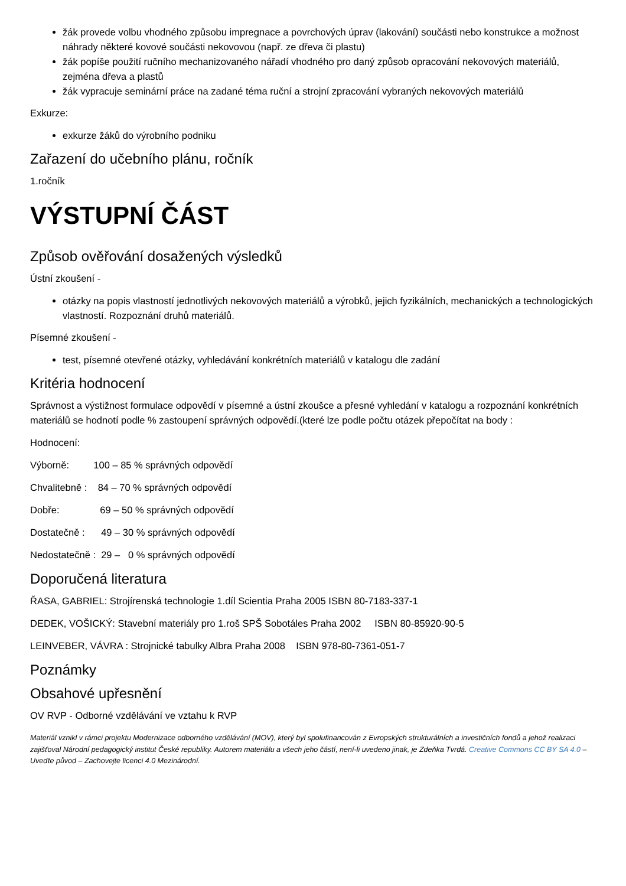žák provede volbu vhodného způsobu impregnace a povrchových úprav (lakování) součásti nebo konstrukce a možnost náhrady některé kovové součásti nekovovou (např. ze dřeva či plastu)
žák popíše použití ručního mechanizovaného nářadí vhodného pro daný způsob opracování nekovových materiálů, zejména dřeva a plastů
žák vypracuje seminární práce na zadané téma ruční a strojní zpracování vybraných nekovových materiálů
Exkurze:
exkurze žáků do výrobního podniku
Zařazení do učebního plánu, ročník
1.ročník
VÝSTUPNÍ ČÁST
Způsob ověřování dosažených výsledků
Ústní zkoušení -
otázky na popis vlastností jednotlivých nekovových materiálů a výrobků, jejich fyzikálních, mechanických a technologických vlastností. Rozpoznání druhů materiálů.
Písemné zkoušení -
test, písemné otevřené otázky, vyhledávání konkrétních materiálů v katalogu dle zadání
Kritéria hodnocení
Správnost a výstižnost formulace odpovědí v písemné a ústní zkoušce a přesné vyhledání v katalogu a rozpoznání konkrétních materiálů se hodnotí podle % zastoupení správných odpovědí.(které lze podle počtu otázek přepočítat na body :
Hodnocení:
Výborně:         100 – 85 % správných odpovědí
Chvalitebně :    84 – 70 % správných odpovědí
Dobře:               69 – 50 % správných odpovědí
Dostatečně :      49 – 30 % správných odpovědí
Nedostatečně :  29 –   0 % správných odpovědí
Doporučená literatura
ŘASA, GABRIEL: Strojírenská technologie 1.díl Scientia Praha 2005 ISBN 80-7183-337-1
DEDEK, VOŠICKÝ: Stavební materiály pro 1.roš SPŠ Sobotáles Praha 2002 ISBN 80-85920-90-5
LEINVEBER, VÁVRA : Strojnické tabulky Albra Praha 2008 ISBN 978-80-7361-051-7
Poznámky
Obsahové upřesnění
OV RVP - Odborné vzdělávání ve vztahu k RVP
Materiál vznikl v rámci projektu Modernizace odborného vzdělávání (MOV), který byl spolufinancován z Evropských strukturálních a investičních fondů a jehož realizaci zajišťoval Národní pedagogický institut České republiky. Autorem materiálu a všech jeho částí, není-li uvedeno jinak, je Zdeňka Tvrdá. Creative Commons CC BY SA 4.0 – Uveďte původ – Zachovejte licenci 4.0 Mezinárodní.